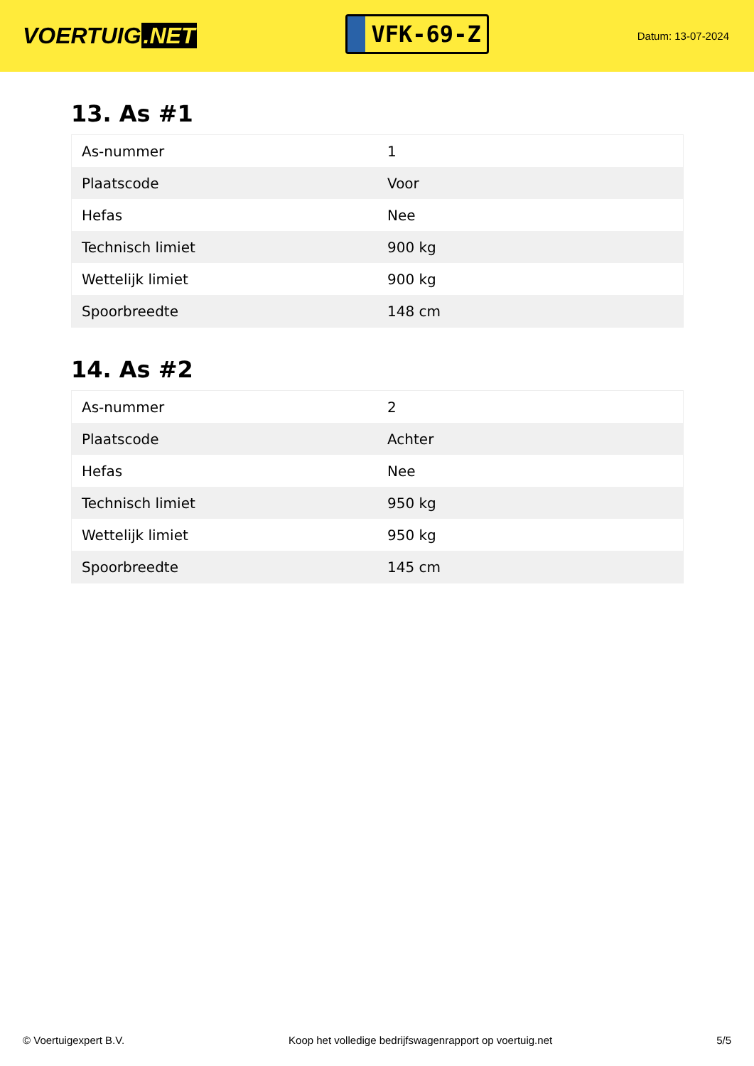VOERTUIG.NET
VFK-69-Z
Datum: 13-07-2024
13. As #1
| As-nummer | 1 |
| Plaatscode | Voor |
| Hefas | Nee |
| Technisch limiet | 900 kg |
| Wettelijk limiet | 900 kg |
| Spoorbreedte | 148 cm |
14. As #2
| As-nummer | 2 |
| Plaatscode | Achter |
| Hefas | Nee |
| Technisch limiet | 950 kg |
| Wettelijk limiet | 950 kg |
| Spoorbreedte | 145 cm |
© Voertuigexpert B.V. Koop het volledige bedrijfswagenrapport op voertuig.net 5/5